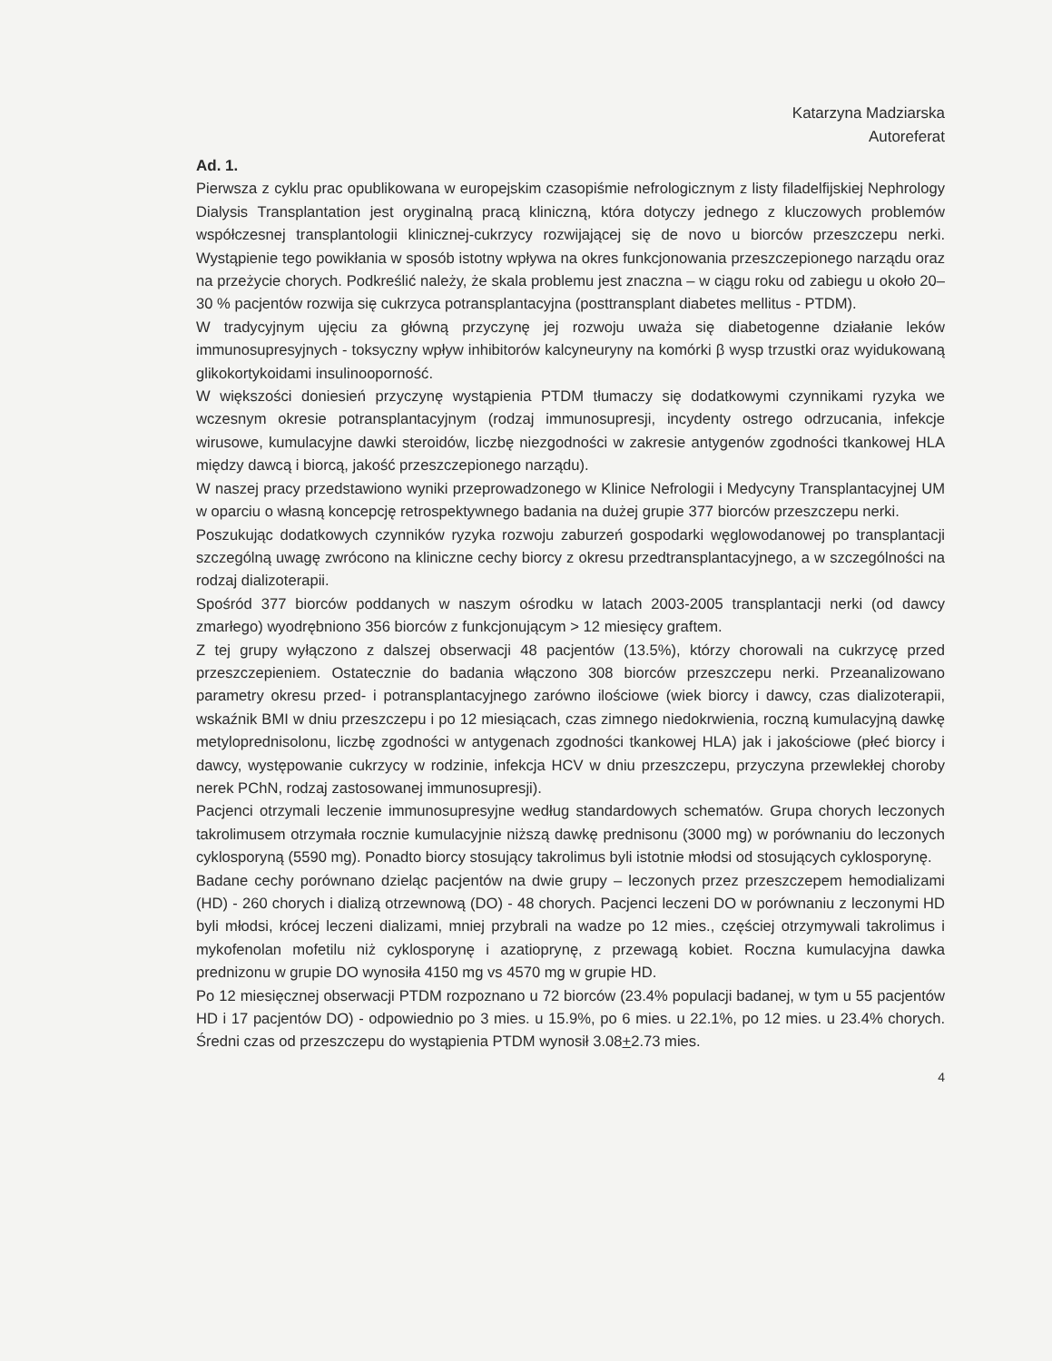Katarzyna Madziarska
Autoreferat
Ad. 1.
Pierwsza z cyklu prac opublikowana w europejskim czasopiśmie nefrologicznym z listy filadelfijskiej Nephrology Dialysis Transplantation jest oryginalną pracą kliniczną, która dotyczy jednego z kluczowych problemów współczesnej transplantologii klinicznej-cukrzycy rozwijającej się de novo u biorców przeszczepu nerki. Wystąpienie tego powikłania w sposób istotny wpływa na okres funkcjonowania przeszczepionego narządu oraz na przeżycie chorych. Podkreślić należy, że skala problemu jest znaczna – w ciągu roku od zabiegu u około 20–30 % pacjentów rozwija się cukrzyca potransplantacyjna (posttransplant diabetes mellitus - PTDM).
W tradycyjnym ujęciu za główną przyczynę jej rozwoju uważa się diabetogenne działanie leków immunosupresyjnych - toksyczny wpływ inhibitorów kalcyneuryny na komórki β wysp trzustki oraz wyidukowaną glikokortykoidami insulinooporność.
W większości doniesień przyczynę wystąpienia PTDM tłumaczy się dodatkowymi czynnikami ryzyka we wczesnym okresie potransplantacyjnym (rodzaj immunosupresji, incydenty ostrego odrzucania, infekcje wirusowe, kumulacyjne dawki steroidów, liczbę niezgodności w zakresie antygenów zgodności tkankowej HLA między dawcą i biorcą, jakość przeszczepionego narządu).
W naszej pracy przedstawiono wyniki przeprowadzonego w Klinice Nefrologii i Medycyny Transplantacyjnej UM w oparciu o własną koncepcję retrospektywnego badania na dużej grupie 377 biorców przeszczepu nerki.
Poszukując dodatkowych czynników ryzyka rozwoju zaburzeń gospodarki węglowodanowej po transplantacji szczególną uwagę zwrócono na kliniczne cechy biorcy z okresu przedtransplantacyjnego, a w szczególności na rodzaj dializoterapii.
Spośród 377 biorców poddanych w naszym ośrodku w latach 2003-2005 transplantacji nerki (od dawcy zmarłego) wyodrębniono 356 biorców z funkcjonującym > 12 miesięcy graftem.
Z tej grupy wyłączono z dalszej obserwacji 48 pacjentów (13.5%), którzy chorowali na cukrzycę przed przeszczepieniem. Ostatecznie do badania włączono 308 biorców przeszczepu nerki. Przeanalizowano parametry okresu przed- i potransplantacyjnego zarówno ilościowe (wiek biorcy i dawcy, czas dializoterapii, wskaźnik BMI w dniu przeszczepu i po 12 miesiącach, czas zimnego niedokrwienia, roczną kumulacyjną dawkę metyloprednisolonu, liczbę zgodności w antygenach zgodności tkankowej HLA) jak i jakościowe (płeć biorcy i dawcy, występowanie cukrzycy w rodzinie, infekcja HCV w dniu przeszczepu, przyczyna przewlekłej choroby nerek PChN, rodzaj zastosowanej immunosupresji).
Pacjenci otrzymali leczenie immunosupresyjne według standardowych schematów. Grupa chorych leczonych takrolimusem otrzymała rocznie kumulacyjnie niższą dawkę prednisonu (3000 mg) w porównaniu do leczonych cyklosporyną (5590 mg). Ponadto biorcy stosujący takrolimus byli istotnie młodsi od stosujących cyklosporynę.
Badane cechy porównano dzieląc pacjentów na dwie grupy – leczonych przez przeszczepem hemodializami (HD) - 260 chorych i dializą otrzewnową (DO) - 48 chorych. Pacjenci leczeni DO w porównaniu z leczonymi HD byli młodsi, krócej leczeni dializami, mniej przybrali na wadze po 12 mies., częściej otrzymywali takrolimus i mykofenolan mofetilu niż cyklosporynę i azatioprynę, z przewagą kobiet. Roczna kumulacyjna dawka prednizonu w grupie DO wynosiła 4150 mg vs 4570 mg w grupie HD.
Po 12 miesięcznej obserwacji PTDM rozpoznano u 72 biorców (23.4% populacji badanej, w tym u 55 pacjentów HD i 17 pacjentów DO) - odpowiednio po 3 mies. u 15.9%, po 6 mies. u 22.1%, po 12 mies. u 23.4% chorych. Średni czas od przeszczepu do wystąpienia PTDM wynosił 3.08+2.73 mies.
4